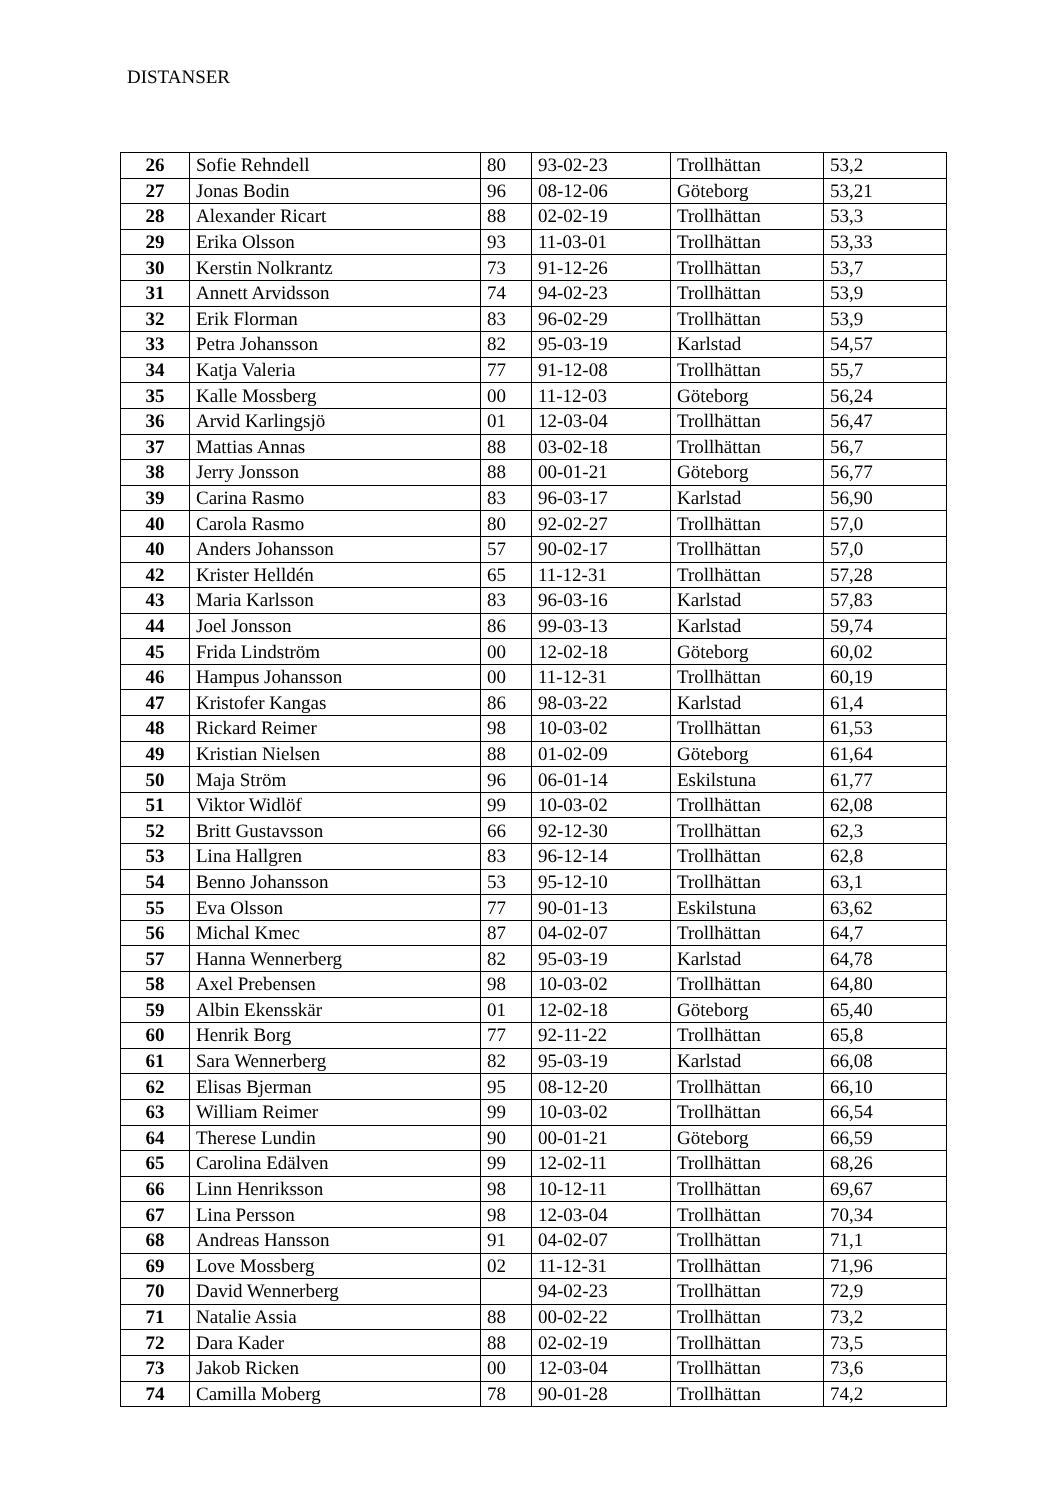DISTANSER
| 26 | Sofie Rehndell | 80 | 93-02-23 | Trollhättan | 53,2 |
| 27 | Jonas Bodin | 96 | 08-12-06 | Göteborg | 53,21 |
| 28 | Alexander Ricart | 88 | 02-02-19 | Trollhättan | 53,3 |
| 29 | Erika Olsson | 93 | 11-03-01 | Trollhättan | 53,33 |
| 30 | Kerstin Nolkrantz | 73 | 91-12-26 | Trollhättan | 53,7 |
| 31 | Annett Arvidsson | 74 | 94-02-23 | Trollhättan | 53,9 |
| 32 | Erik Florman | 83 | 96-02-29 | Trollhättan | 53,9 |
| 33 | Petra Johansson | 82 | 95-03-19 | Karlstad | 54,57 |
| 34 | Katja Valeria | 77 | 91-12-08 | Trollhättan | 55,7 |
| 35 | Kalle Mossberg | 00 | 11-12-03 | Göteborg | 56,24 |
| 36 | Arvid Karlingsjö | 01 | 12-03-04 | Trollhättan | 56,47 |
| 37 | Mattias Annas | 88 | 03-02-18 | Trollhättan | 56,7 |
| 38 | Jerry Jonsson | 88 | 00-01-21 | Göteborg | 56,77 |
| 39 | Carina Rasmo | 83 | 96-03-17 | Karlstad | 56,90 |
| 40 | Carola Rasmo | 80 | 92-02-27 | Trollhättan | 57,0 |
| 40 | Anders Johansson | 57 | 90-02-17 | Trollhättan | 57,0 |
| 42 | Krister Helldén | 65 | 11-12-31 | Trollhättan | 57,28 |
| 43 | Maria Karlsson | 83 | 96-03-16 | Karlstad | 57,83 |
| 44 | Joel Jonsson | 86 | 99-03-13 | Karlstad | 59,74 |
| 45 | Frida Lindström | 00 | 12-02-18 | Göteborg | 60,02 |
| 46 | Hampus Johansson | 00 | 11-12-31 | Trollhättan | 60,19 |
| 47 | Kristofer Kangas | 86 | 98-03-22 | Karlstad | 61,4 |
| 48 | Rickard Reimer | 98 | 10-03-02 | Trollhättan | 61,53 |
| 49 | Kristian Nielsen | 88 | 01-02-09 | Göteborg | 61,64 |
| 50 | Maja Ström | 96 | 06-01-14 | Eskilstuna | 61,77 |
| 51 | Viktor Widlöf | 99 | 10-03-02 | Trollhättan | 62,08 |
| 52 | Britt Gustavsson | 66 | 92-12-30 | Trollhättan | 62,3 |
| 53 | Lina Hallgren | 83 | 96-12-14 | Trollhättan | 62,8 |
| 54 | Benno Johansson | 53 | 95-12-10 | Trollhättan | 63,1 |
| 55 | Eva Olsson | 77 | 90-01-13 | Eskilstuna | 63,62 |
| 56 | Michal Kmec | 87 | 04-02-07 | Trollhättan | 64,7 |
| 57 | Hanna Wennerberg | 82 | 95-03-19 | Karlstad | 64,78 |
| 58 | Axel Prebensen | 98 | 10-03-02 | Trollhättan | 64,80 |
| 59 | Albin Ekensskär | 01 | 12-02-18 | Göteborg | 65,40 |
| 60 | Henrik Borg | 77 | 92-11-22 | Trollhättan | 65,8 |
| 61 | Sara Wennerberg | 82 | 95-03-19 | Karlstad | 66,08 |
| 62 | Elisas Bjerman | 95 | 08-12-20 | Trollhättan | 66,10 |
| 63 | William Reimer | 99 | 10-03-02 | Trollhättan | 66,54 |
| 64 | Therese Lundin | 90 | 00-01-21 | Göteborg | 66,59 |
| 65 | Carolina Edälven | 99 | 12-02-11 | Trollhättan | 68,26 |
| 66 | Linn Henriksson | 98 | 10-12-11 | Trollhättan | 69,67 |
| 67 | Lina Persson | 98 | 12-03-04 | Trollhättan | 70,34 |
| 68 | Andreas Hansson | 91 | 04-02-07 | Trollhättan | 71,1 |
| 69 | Love Mossberg | 02 | 11-12-31 | Trollhättan | 71,96 |
| 70 | David Wennerberg | | 94-02-23 | Trollhättan | 72,9 |
| 71 | Natalie Assia | 88 | 00-02-22 | Trollhättan | 73,2 |
| 72 | Dara Kader | 88 | 02-02-19 | Trollhättan | 73,5 |
| 73 | Jakob Ricken | 00 | 12-03-04 | Trollhättan | 73,6 |
| 74 | Camilla Moberg | 78 | 90-01-28 | Trollhättan | 74,2 |